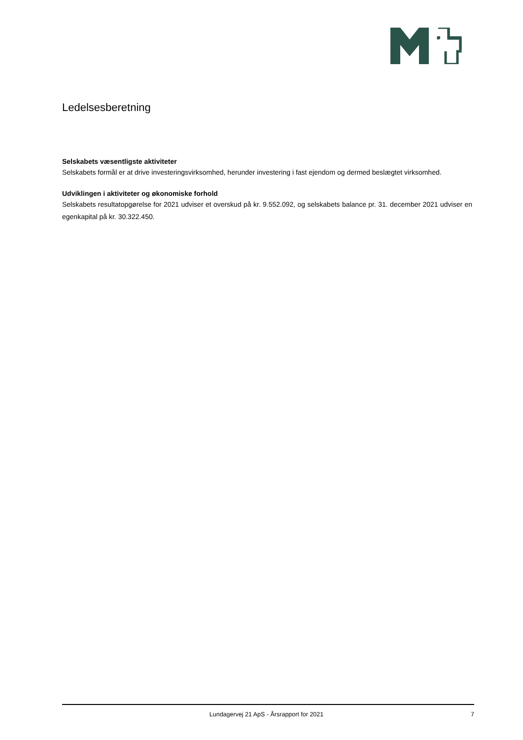Ledelsesberetning
Selskabets væsentligste aktiviteter
Selskabets formål er at drive investeringsvirksomhed, herunder investering i fast ejendom og dermed beslægtet virksomhed.
Udviklingen i aktiviteter og økonomiske forhold
Selskabets resultatopgørelse for 2021 udviser et overskud på kr. 9.552.092, og selskabets balance pr. 31. december 2021 udviser en egenkapital på kr. 30.322.450.
Lundagervej 21 ApS - Årsrapport for 2021 7